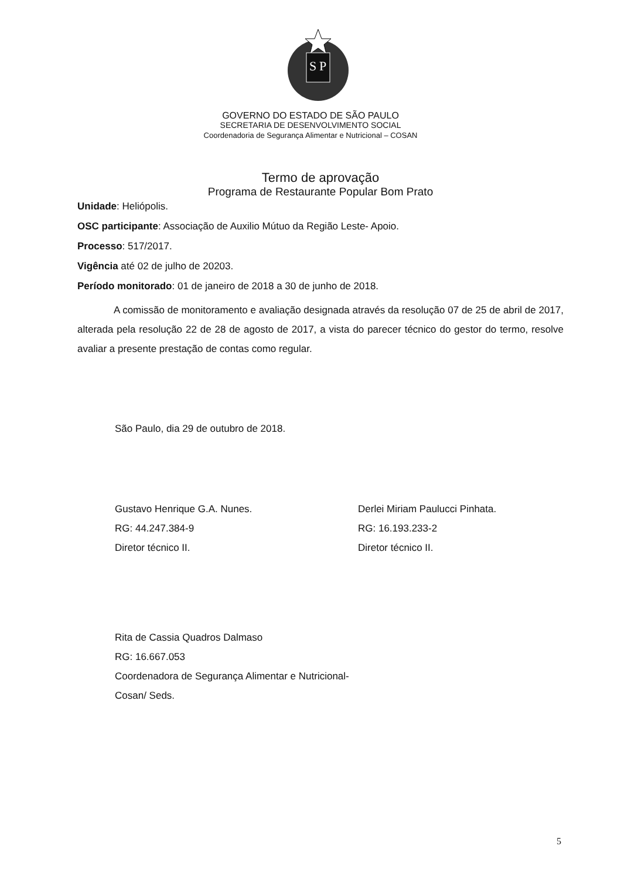S
P
GOVERNO DO ESTADO DE SÃO PAULO
SECRETARIA DE DESENVOLVIMENTO SOCIAL
Coordenadoria de Segurança Alimentar e Nutricional – COSAN
Termo de aprovação
Programa de Restaurante Popular Bom Prato
Unidade: Heliópolis.
OSC participante: Associação de Auxilio Mútuo da Região Leste- Apoio.
Processo: 517/2017.
Vigência até 02 de julho de 20203.
Período monitorado: 01 de janeiro de 2018 a 30 de junho de 2018.
A comissão de monitoramento e avaliação designada através da resolução 07 de 25 de abril de 2017, alterada pela resolução 22 de 28 de agosto de 2017, a vista do parecer técnico do gestor do termo, resolve avaliar a presente prestação de contas como regular.
São Paulo, dia 29 de outubro de 2018.
Gustavo Henrique G.A. Nunes.
RG: 44.247.384-9
Diretor técnico II.
Derlei Miriam Paulucci Pinhata.
RG: 16.193.233-2
Diretor técnico II.
Rita de Cassia Quadros Dalmaso
RG: 16.667.053
Coordenadora de Segurança Alimentar e Nutricional- Cosan/ Seds.
5